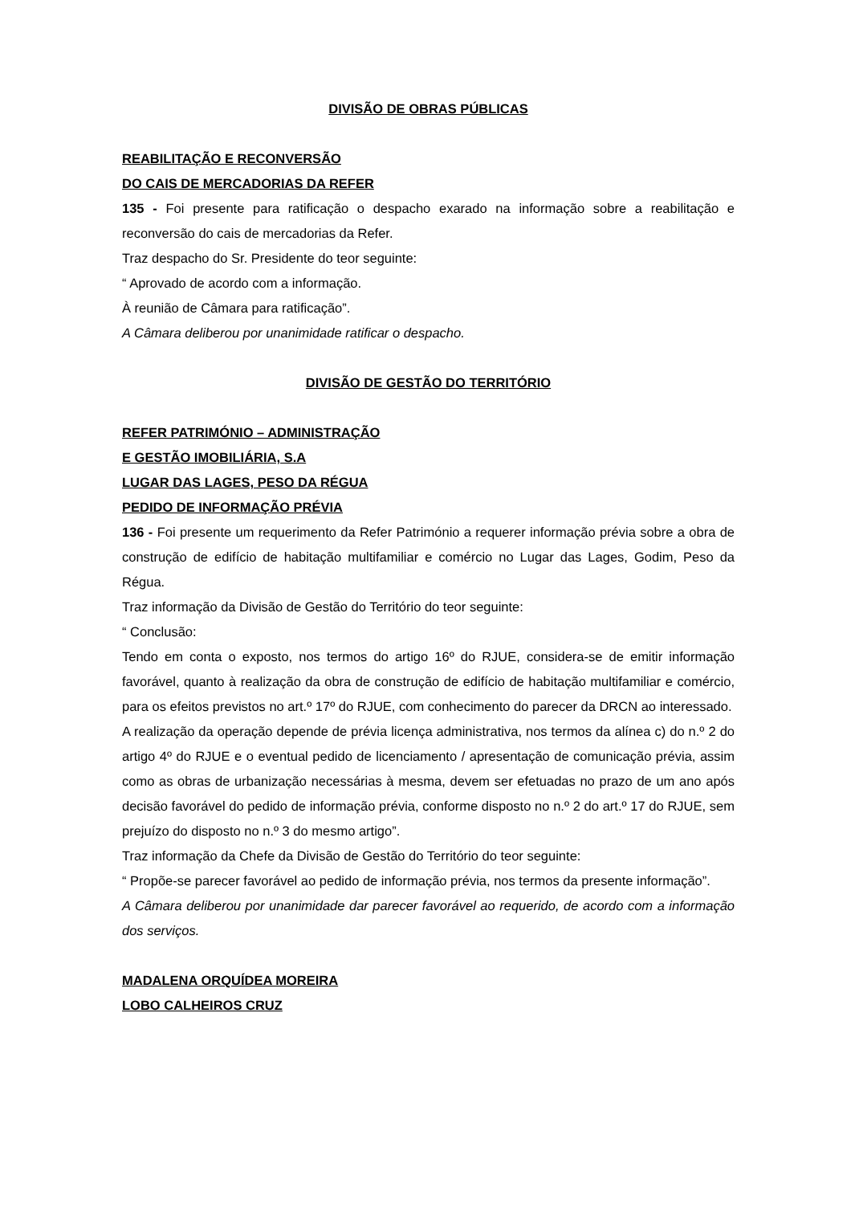DIVISÃO DE OBRAS PÚBLICAS
REABILITAÇÃO E RECONVERSÃO
DO CAIS DE MERCADORIAS DA REFER
135 - Foi presente para ratificação o despacho exarado na informação sobre a reabilitação e reconversão do cais de mercadorias da Refer.
Traz despacho do Sr. Presidente do teor seguinte:
“ Aprovado de acordo com a informação.
À reunião de Câmara para ratificação”.
A Câmara deliberou por unanimidade ratificar o despacho.
DIVISÃO DE GESTÃO DO TERRITÓRIO
REFER PATRIMÓNIO – ADMINISTRAÇÃO
E GESTÃO IMOBILIÁRIA, S.A
LUGAR DAS LAGES, PESO DA RÉGUA
PEDIDO DE INFORMAÇÃO PRÉVIA
136 - Foi presente um requerimento da Refer Património a requerer informação prévia sobre a obra de construção de edifício de habitação multifamiliar e comércio no Lugar das Lages, Godim, Peso da Régua.
Traz informação da Divisão de Gestão do Território do teor seguinte:
“ Conclusão:
Tendo em conta o exposto, nos termos do artigo 16º do RJUE, considera-se de emitir informação favorável, quanto à realização da obra de construção de edifício de habitação multifamiliar e comércio, para os efeitos previstos no art.º 17º do RJUE, com conhecimento do parecer da DRCN ao interessado.
A realização da operação depende de prévia licença administrativa, nos termos da alínea c) do n.º 2 do artigo 4º do RJUE e o eventual pedido de licenciamento / apresentação de comunicação prévia, assim como as obras de urbanização necessárias à mesma, devem ser efetuadas no prazo de um ano após decisão favorável do pedido de informação prévia, conforme disposto no n.º 2 do art.º 17 do RJUE, sem prejuízo do disposto no n.º 3 do mesmo artigo”.
Traz informação da Chefe da Divisão de Gestão do Território do teor seguinte:
“ Propõe-se parecer favorável ao pedido de informação prévia, nos termos da presente informação”.
A Câmara deliberou por unanimidade dar parecer favorável ao requerido, de acordo com a informação dos serviços.
MADALENA ORQUÍDEA MOREIRA
LOBO CALHEIROS CRUZ